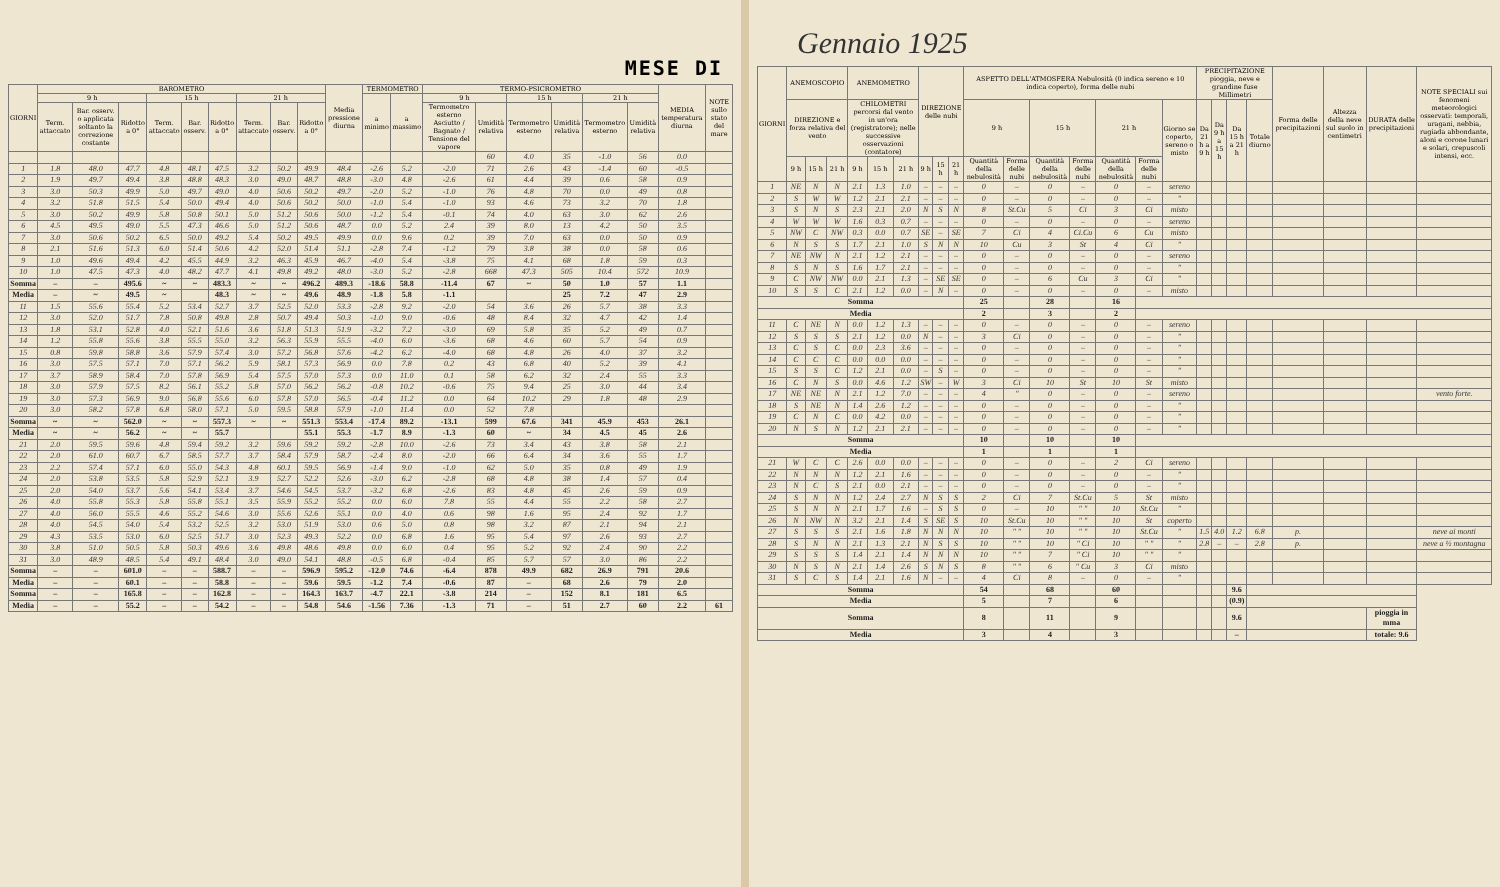MESE DI
| GIORNI | BAROMETRO | | | | | | | | | Media pressione diurna | TERMOMETRO | | TERMO-PSICROMETRO | | | | | | MEDIA temperatura diurna | NOTE sullo stato del mare |
| --- | --- | --- | --- | --- | --- | --- | --- | --- | --- | --- | --- | --- | --- | --- | --- | --- | --- | --- | --- | --- |
| | 9 h | | | 15 h | | | 21 h | | | | a minimo | a massimo | 9 h | | 15 h | | 21 h | | | |
| | Term. attaccato | Bar. osserv. o applicata soltanto la correzione costante | Ridotto a 0° | Term. attaccato | Bar. osserv. | Ridotto a 0° | Term. attaccato | Bar. osserv. | Ridotto a 0° | | | | Termometro esterno Asciutto / Bagnato / Tensione del vapore | Umidità relativa | Termometro esterno | Umidità relativa | Termometro esterno | Umidità relativa | | |
| | | | | | | | | | | | | | | 60 | 4.0 | 35 | -1.0 | 56 | 0.0 | |
| 1 | 1.8 | 48.0 | 47.7 | 4.8 | 48.1 | 47.5 | 3.2 | 50.2 | 49.9 | 48.4 | -2.6 | 5.2 | -2.0 | 71 | 2.6 | 43 | -1.4 | 60 | -0.5 | |
| 2 | 1.9 | 49.7 | 49.4 | 3.8 | 48.8 | 48.3 | 3.0 | 49.0 | 48.7 | 48.8 | -3.0 | 4.8 | -2.6 | 61 | 4.4 | 39 | 0.6 | 58 | 0.9 | |
| 3 | 3.0 | 50.3 | 49.9 | 5.0 | 49.7 | 49.0 | 4.0 | 50.6 | 50.2 | 49.7 | -2.0 | 5.2 | -1.0 | 76 | 4.8 | 70 | 0.0 | 49 | 0.8 | |
| 4 | 3.2 | 51.8 | 51.5 | 5.4 | 50.0 | 49.4 | 4.0 | 50.6 | 50.2 | 50.0 | -1.0 | 5.4 | -1.0 | 93 | 4.6 | 73 | 3.2 | 70 | 1.8 | |
| 5 | 3.0 | 50.2 | 49.9 | 5.8 | 50.8 | 50.1 | 5.0 | 51.2 | 50.6 | 50.0 | -1.2 | 5.4 | -0.1 | 74 | 4.0 | 63 | 3.0 | 62 | 2.6 | |
| 6 | 4.5 | 49.5 | 49.0 | 5.5 | 47.3 | 46.6 | 5.0 | 51.2 | 50.6 | 48.7 | 0.0 | 5.2 | 2.4 | 39 | 8.0 | 13 | 4.2 | 50 | 3.5 | |
| 7 | 3.0 | 50.6 | 50.2 | 6.5 | 50.0 | 49.2 | 5.4 | 50.2 | 49.5 | 49.9 | 0.0 | 9.6 | 0.2 | 39 | 7.0 | 63 | 0.0 | 50 | 0.9 | |
| 8 | 2.1 | 51.6 | 51.3 | 6.0 | 51.4 | 50.6 | 4.2 | 52.0 | 51.4 | 51.1 | -2.8 | 7.4 | -1.2 | 79 | 3.8 | 38 | 0.0 | 58 | 0.6 | |
| 9 | 1.0 | 49.6 | 49.4 | 4.2 | 45.5 | 44.9 | 3.2 | 46.3 | 45.9 | 46.7 | -4.0 | 5.4 | -3.8 | 75 | 4.1 | 68 | 1.8 | 59 | 0.3 | |
| 10 | 1.0 | 47.5 | 47.3 | 4.0 | 48.2 | 47.7 | 4.1 | 49.8 | 49.2 | 48.0 | -3.0 | 5.2 | -2.8 | 668 | 47.3 | 505 | 10.4 | 572 | 10.9 | |
| Somma | – | – | 495.6 | ~ | ~ | 483.3 | ~ | ~ | 496.2 | 489.3 | -18.6 | 58.8 | -11.4 | 67 | ~ | 50 | 1.0 | 57 | 1.1 | |
| Media | – | ~ | 49.5 | ~ | | 48.3 | ~ | ~ | 49.6 | 48.9 | -1.8 | 5.8 | -1.1 | | | 25 | 7.2 | 47 | 2.9 | |
| 11 | 1.5 | 55.6 | 55.4 | 5.2 | 53.4 | 52.7 | 3.7 | 52.5 | 52.0 | 53.3 | -2.8 | 9.2 | -2.0 | 54 | 3.6 | 26 | 5.7 | 38 | 3.3 | |
| 12 | 3.0 | 52.0 | 51.7 | 7.8 | 50.8 | 49.8 | 2.8 | 50.7 | 49.4 | 50.3 | -1.0 | 9.0 | -0.6 | 48 | 8.4 | 32 | 4.7 | 42 | 1.4 | |
| 13 | 1.8 | 53.1 | 52.8 | 4.0 | 52.1 | 51.6 | 3.6 | 51.8 | 51.3 | 51.9 | -3.2 | 7.2 | -3.0 | 69 | 5.8 | 35 | 5.2 | 49 | 0.7 | |
| 14 | 1.2 | 55.8 | 55.6 | 3.8 | 55.5 | 55.0 | 3.2 | 56.3 | 55.9 | 55.5 | -4.0 | 6.0 | -3.6 | 68 | 4.6 | 60 | 5.7 | 54 | 0.9 | |
| 15 | 0.8 | 59.8 | 58.8 | 3.6 | 57.9 | 57.4 | 3.0 | 57.2 | 56.8 | 57.6 | -4.2 | 6.2 | -4.0 | 68 | 4.8 | 26 | 4.0 | 37 | 3.2 | |
| 16 | 3.0 | 57.5 | 57.1 | 7.0 | 57.1 | 56.2 | 5.9 | 58.1 | 57.3 | 56.9 | 0.0 | 7.8 | 0.2 | 43 | 6.8 | 40 | 5.2 | 39 | 4.1 | |
| 17 | 3.7 | 58.9 | 58.4 | 7.0 | 57.8 | 56.9 | 5.4 | 57.5 | 57.0 | 57.3 | 0.0 | 11.0 | 0.1 | 58 | 6.2 | 32 | 2.4 | 55 | 3.3 | |
| 18 | 3.0 | 57.9 | 57.5 | 8.2 | 56.1 | 55.2 | 5.8 | 57.0 | 56.2 | 56.2 | -0.8 | 10.2 | -0.6 | 75 | 9.4 | 25 | 3.0 | 44 | 3.4 | |
| 19 | 3.0 | 57.3 | 56.9 | 9.0 | 56.8 | 55.6 | 6.0 | 57.8 | 57.0 | 56.5 | -0.4 | 11.2 | 0.0 | 64 | 10.2 | 29 | 1.8 | 48 | 2.9 | |
| 20 | 3.0 | 58.2 | 57.8 | 6.8 | 58.0 | 57.1 | 5.0 | 59.5 | 58.8 | 57.9 | -1.0 | 11.4 | 0.0 | 52 | 7.8 | | | | | |
| Somma | ~ | ~ | 562.0 | ~ | ~ | 557.3 | ~ | ~ | 551.3 | 553.4 | -17.4 | 89.2 | -13.1 | 599 | 67.6 | 341 | 45.9 | 453 | 26.1 | |
| Media | ~ | ~ | 56.2 | ~ | ~ | 55.7 | | | 55.1 | 55.3 | -1.7 | 8.9 | -1.3 | 60 | ~ | 34 | 4.5 | 45 | 2.6 | |
| 21 | 2.0 | 59.5 | 59.6 | 4.8 | 59.4 | 59.2 | 3.2 | 59.6 | 59.2 | 59.2 | -2.8 | 10.0 | -2.6 | 73 | 3.4 | 43 | 3.8 | 58 | 2.1 | |
| 22 | 2.0 | 61.0 | 60.7 | 6.7 | 58.5 | 57.7 | 3.7 | 58.4 | 57.9 | 58.7 | -2.4 | 8.0 | -2.0 | 66 | 6.4 | 34 | 3.6 | 55 | 1.7 | |
| 23 | 2.2 | 57.4 | 57.1 | 6.0 | 55.0 | 54.3 | 4.8 | 60.1 | 59.5 | 56.9 | -1.4 | 9.0 | -1.0 | 62 | 5.0 | 35 | 0.8 | 49 | 1.9 | |
| 24 | 2.0 | 53.8 | 53.5 | 5.8 | 52.9 | 52.1 | 3.9 | 52.7 | 52.2 | 52.6 | -3.0 | 6.2 | -2.8 | 68 | 4.8 | 38 | 1.4 | 57 | 0.4 | |
| 25 | 2.0 | 54.0 | 53.7 | 5.6 | 54.1 | 53.4 | 3.7 | 54.6 | 54.5 | 53.7 | -3.2 | 6.8 | -2.6 | 83 | 4.8 | 45 | 2.6 | 59 | 0.9 | |
| 26 | 4.0 | 55.8 | 55.3 | 5.8 | 55.8 | 55.1 | 3.5 | 55.9 | 55.2 | 55.2 | 0.0 | 6.0 | 7.8 | 55 | 4.4 | 55 | 2.2 | 58 | 2.7 | |
| 27 | 4.0 | 56.0 | 55.5 | 4.6 | 55.2 | 54.6 | 3.0 | 55.6 | 52.6 | 55.1 | 0.0 | 4.0 | 0.6 | 98 | 1.6 | 95 | 2.4 | 92 | 1.7 | |
| 28 | 4.0 | 54.5 | 54.0 | 5.4 | 53.2 | 52.5 | 3.2 | 53.0 | 51.9 | 53.0 | 0.6 | 5.0 | 0.8 | 98 | 3.2 | 87 | 2.1 | 94 | 2.1 | |
| 29 | 4.3 | 53.5 | 53.0 | 6.0 | 52.5 | 51.7 | 3.0 | 52.3 | 49.3 | 52.2 | 0.0 | 6.8 | 1.6 | 95 | 5.4 | 97 | 2.6 | 93 | 2.7 | |
| 30 | 3.8 | 51.0 | 50.5 | 5.8 | 50.3 | 49.6 | 3.6 | 49.8 | 48.6 | 49.8 | 0.0 | 6.0 | 0.4 | 95 | 5.2 | 92 | 2.4 | 90 | 2.2 | |
| 31 | 3.0 | 48.9 | 48.5 | 5.4 | 49.1 | 48.4 | 3.0 | 49.0 | 54.1 | 48.8 | -0.5 | 6.8 | -0.4 | 85 | 5.7 | 57 | 3.0 | 86 | 2.2 | |
| Somma | – | – | 601.0 | – | – | 588.7 | – | – | 596.9 | 595.2 | -12.0 | 74.6 | -6.4 | 878 | 49.9 | 682 | 26.9 | 791 | 20.6 | |
| Media | – | – | 60.1 | – | – | 58.8 | – | – | 59.6 | 59.5 | -1.2 | 7.4 | -0.6 | 87 | – | 68 | 2.6 | 79 | 2.0 | |
| Somma | – | – | 165.8 | – | – | 162.8 | – | – | 164.3 | 163.7 | -4.7 | 22.1 | -3.8 | 214 | – | 152 | 8.1 | 181 | 6.5 | |
| Media | – | – | 55.2 | – | – | 54.2 | – | – | 54.8 | 54.6 | -1.56 | 7.36 | -1.3 | 71 | – | 51 | 2.7 | 60 | 2.2 | 61 |
Gennaio 1925
| GIORNI | ANEMOSCOPIO | | | ANEMOMETRO | | | DIREZIONE delle nubi | | | ASPETTO DELL'ATMOSFERA Nebulosità (0 indica sereno e 10 indica coperto), forma delle nubi | | | | | | | PRECIPITAZIONE pioggia, neve e grandine fuse Millimetri | | | | Forma delle precipitazioni | Altezza della neve sul suolo in centimetri | DURATA delle precipitazioni | NOTE SPECIALI sui fenomeni meteorologici osservati: temporali, uragani, nebbia, rugiada abbondante, aloni e corone lunari e solari, crepuscoli intensi, ecc. |
| --- | --- | --- | --- | --- | --- | --- | --- | --- | --- | --- | --- | --- | --- | --- | --- | --- | --- | --- | --- | --- | --- | --- | --- | --- |
| | DIREZIONE e forza relativa del vento | | | CHILOMETRI percorsi dal vento in un'ora (registratore); nelle successive osservazioni (contatore) | | | | | | 9 h | | 15 h | | 21 h | | Giorno se coperto, sereno o misto | Da 21 h a 9 h | Da 9 h a 15 h | Da 15 h a 21 h | Totale diurno | | | | |
| | 9 h | 15 h | 21 h | 9 h | 15 h | 21 h | 9 h | 15 h | 21 h | Quantità della nebulosità | Forma delle nubi | Quantità della nebulosità | Forma delle nubi | Quantità della nebulosità | Forma delle nubi | | | | | | | | | |
| 1 | NE | N | N | 2.1 | 1.3 | 1.0 | – | – | – | 0 | – | 0 | – | 0 | – | sereno | | | | | | | | |
| 2 | S | W | W | 1.2 | 2.1 | 2.1 | – | – | – | 0 | – | 0 | – | 0 | – | " | | | | | | | | |
| 3 | S | N | S | 2.3 | 2.1 | 2.0 | N | S | N | 8 | St.Cu | 5 | Ci | 3 | Ci | misto | | | | | | | | |
| 4 | W | W | W | 1.6 | 0.3 | 0.7 | – | – | – | 0 | – | 0 | – | 0 | – | sereno | | | | | | | | |
| 5 | NW | C | NW | 0.3 | 0.0 | 0.7 | SE | – | SE | 7 | Ci | 4 | Ci.Cu | 6 | Cu | misto | | | | | | | | |
| 6 | N | S | S | 1.7 | 2.1 | 1.0 | S | N | N | 10 | Cu | 3 | St | 4 | Ci | " | | | | | | | | |
| 7 | NE | NW | N | 2.1 | 1.2 | 2.1 | – | – | – | 0 | – | 0 | – | 0 | – | sereno | | | | | | | | |
| 8 | S | N | S | 1.6 | 1.7 | 2.1 | – | – | – | 0 | – | 0 | – | 0 | – | " | | | | | | | | |
| 9 | C | NW | NW | 0.0 | 2.1 | 1.3 | – | SE | SE | 0 | – | 6 | Cu | 3 | Ci | " | | | | | | | | |
| 10 | S | S | C | 2.1 | 1.2 | 0.0 | – | N | – | 0 | – | 0 | – | 0 | – | misto | | | | | | | | |
| Somma | | | | | | | | | | 25 | | 28 | | 16 | | | | | | | | | | |
| Media | | | | | | | | | | 2 | | 3 | | 2 | | | | | | | | | | |
| 11 | C | NE | N | 0.0 | 1.2 | 1.3 | – | – | – | 0 | – | 0 | – | 0 | – | sereno | | | | | | | | |
| 12 | S | S | S | 2.1 | 1.2 | 0.0 | N | – | – | 3 | Ci | 0 | – | 0 | – | " | | | | | | | | |
| 13 | C | S | C | 0.0 | 2.3 | 3.6 | – | – | – | 0 | – | 0 | – | 0 | – | " | | | | | | | | |
| 14 | C | C | C | 0.0 | 0.0 | 0.0 | – | – | – | 0 | – | 0 | – | 0 | – | " | | | | | | | | |
| 15 | S | S | C | 1.2 | 2.1 | 0.0 | – | S | – | 0 | – | 0 | – | 0 | – | " | | | | | | | | |
| 16 | C | N | S | 0.0 | 4.6 | 1.2 | SW | – | W | 3 | Ci | 10 | St | 10 | St | misto | | | | | | | | |
| 17 | NE | NE | N | 2.1 | 1.2 | 7.0 | – | – | – | 4 | " | 0 | – | 0 | – | sereno | | | | | | | | vento forte. |
| 18 | S | NE | N | 1.4 | 2.6 | 1.2 | – | – | – | 0 | – | 0 | – | 0 | – | " | | | | | | | | |
| 19 | C | N | C | 0.0 | 4.2 | 0.0 | – | – | – | 0 | – | 0 | – | 0 | – | " | | | | | | | | |
| 20 | N | S | N | 1.2 | 2.1 | 2.1 | – | – | – | 0 | – | 0 | – | 0 | – | " | | | | | | | | |
| Somma | | | | | | | | | | 10 | | 10 | | 10 | | | | | | | | | | |
| Media | | | | | | | | | | 1 | | 1 | | 1 | | | | | | | | | | |
| 21 | W | C | C | 2.6 | 0.0 | 0.0 | – | – | – | 0 | – | 0 | – | 2 | Ci | sereno | | | | | | | | |
| 22 | N | N | N | 1.2 | 2.1 | 1.6 | – | – | – | 0 | – | 0 | – | 0 | – | " | | | | | | | | |
| 23 | N | C | S | 2.1 | 0.0 | 2.1 | – | – | – | 0 | – | 0 | – | 0 | – | " | | | | | | | | |
| 24 | S | N | N | 1.2 | 2.4 | 2.7 | N | S | S | 2 | Ci | 7 | St.Cu | 5 | St | misto | | | | | | | | |
| 25 | S | N | N | 2.1 | 1.7 | 1.6 | – | S | S | 0 | – | 10 | " " | 10 | St.Cu | " | | | | | | | | |
| 26 | N | NW | N | 3.2 | 2.1 | 1.4 | S | SE | S | 10 | St.Cu | 10 | " " | 10 | St | coperto | | | | | | | | |
| 27 | S | S | S | 2.1 | 1.6 | 1.8 | N | N | N | 10 | " " | 10 | " " | 10 | St.Cu | " | 1.5 | 4.0 | 1.2 | 6.8 | p. | | | neve ai monti |
| 28 | S | N | N | 2.1 | 1.3 | 2.1 | N | S | S | 10 | " " | 10 | " Ci | 10 | " " | " | 2.8 | – | – | 2.8 | p. | | | neve a ½ montagna |
| 29 | S | S | S | 1.4 | 2.1 | 1.4 | N | N | N | 10 | " " | 7 | " Ci | 10 | " " | " | | | | | | | | |
| 30 | N | S | N | 2.1 | 1.4 | 2.6 | S | N | S | 8 | " " | 6 | " Cu | 3 | Ci | misto | | | | | | | | |
| 31 | S | C | S | 1.4 | 2.1 | 1.6 | N | – | – | 4 | Ci | 8 | – | 0 | – | " | | | | | | | | |
| Somma | | | | | | | | | | 54 | | 68 | | 60 | | | | | 9.6 | | | | | |
| Media | | | | | | | | | | 5 | | 7 | | 6 | | | | | (0.9) | | | | | |
| Somma | | | | | | | | | | 8 | | 11 | | 9 | | | | | 9.6 | | | | pioggia in mma | |
| Media | | | | | | | | | | 3 | | 4 | | 3 | | | | | – | | | | totale: 9.6 | |